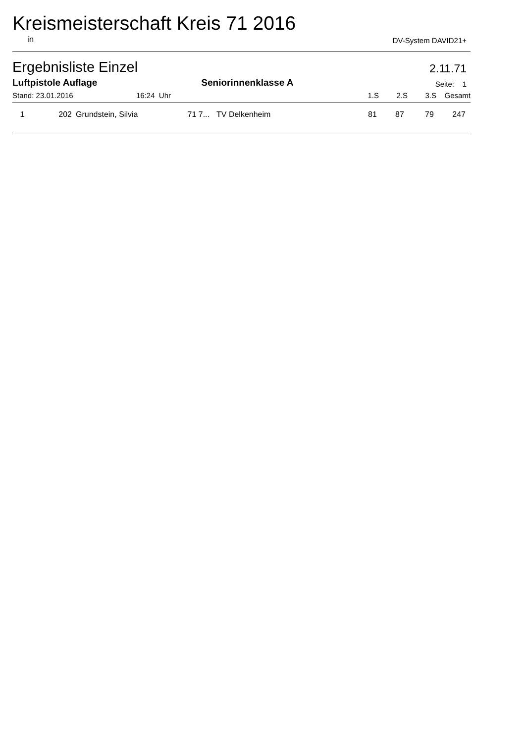Kreismeisterschaft Kreis 71 2016
in DV-System DAVID21+
Ergebnisliste Einzel 2.11.71
Luftpistole Auflage Seniorinnenklasse A Seite: 1
| Stand: 23.01.2016 | 16:24 Uhr | | 1.S | 2.S | 3.S | Gesamt |
| --- | --- | --- | --- | --- | --- | --- |
| 1 | 202 | Grundstein, Silvia | 71 7... | TV Delkenheim | 81 | 87 | 79 | 247 |